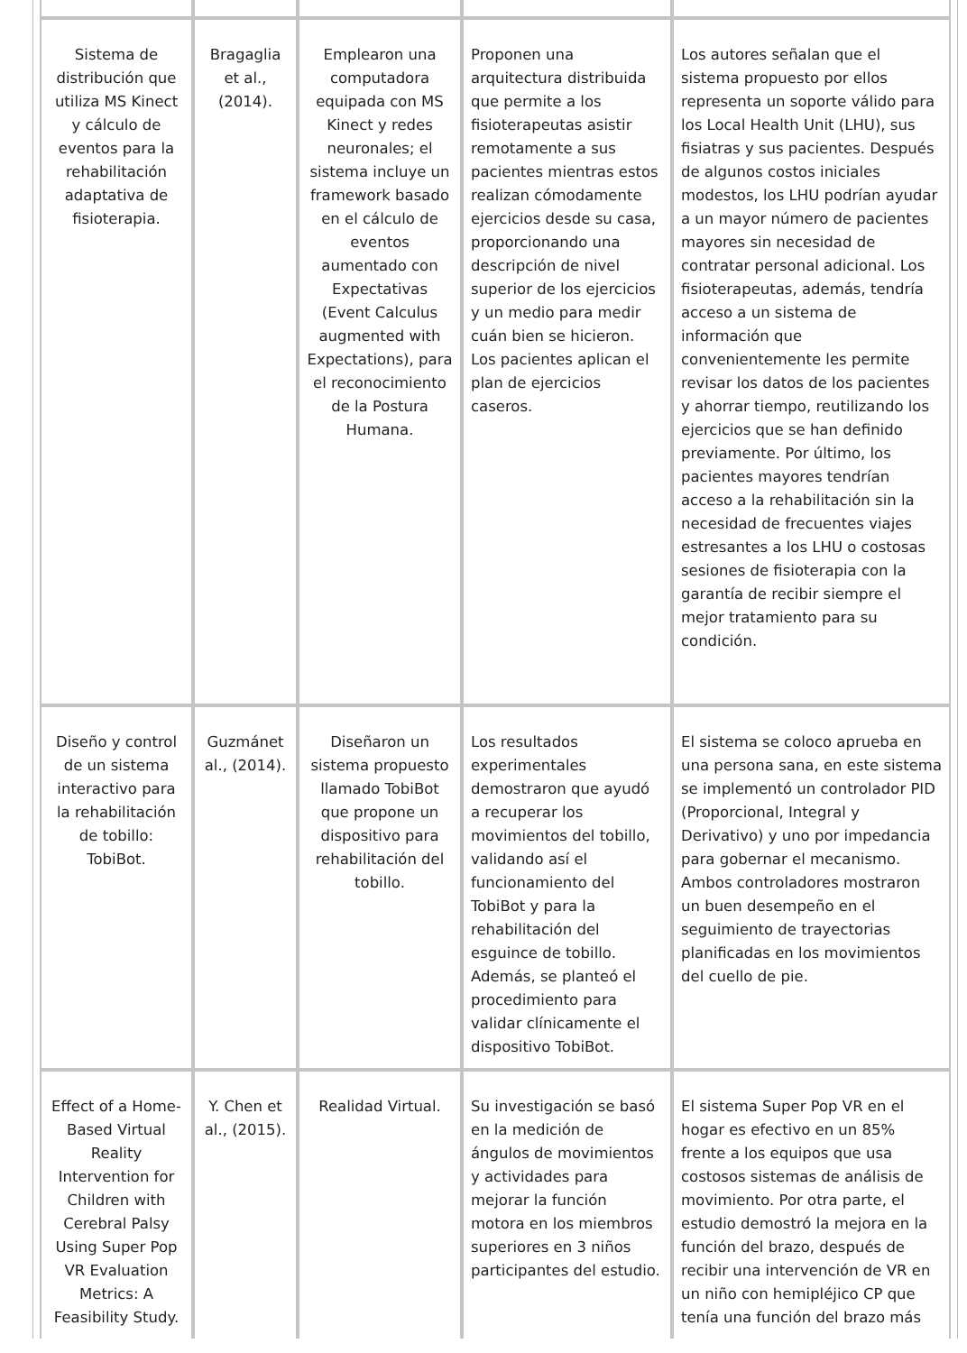| Sistema de distribución que utiliza MS Kinect y cálculo de eventos para la rehabilitación adaptativa de fisioterapia. | Bragaglia et al., (2014). | Emplearon una computadora equipada con MS Kinect y redes neuronales; el sistema incluye un framework basado en el cálculo de eventos aumentado con Expectativas (Event Calculus augmented with Expectations), para el reconocimiento de la Postura Humana. | Proponen una arquitectura distribuida que permite a los fisioterapeutas asistir remotamente a sus pacientes mientras estos realizan cómodamente ejercicios desde su casa, proporcionando una descripción de nivel superior de los ejercicios y un medio para medir cuán bien se hicieron. Los pacientes aplican el plan de ejercicios caseros. | Los autores señalan que el sistema propuesto por ellos representa un soporte válido para los Local Health Unit (LHU), sus fisiatras y sus pacientes. Después de algunos costos iniciales modestos, los LHU podrían ayudar a un mayor número de pacientes mayores sin necesidad de contratar personal adicional. Los fisioterapeutas, además, tendría acceso a un sistema de información que convenientemente les permite revisar los datos de los pacientes y ahorrar tiempo, reutilizando los ejercicios que se han definido previamente. Por último, los pacientes mayores tendrían acceso a la rehabilitación sin la necesidad de frecuentes viajes estresantes a los LHU o costosas sesiones de fisioterapia con la garantía de recibir siempre el mejor tratamiento para su condición. |
| Diseño y control de un sistema interactivo para la rehabilitación de tobillo: TobiBot. | Guzmánet al., (2014). | Diseñaron un sistema propuesto llamado TobiBot que propone un dispositivo para rehabilitación del tobillo. | Los resultados experimentales demostraron que ayudó a recuperar los movimientos del tobillo, validando así el funcionamiento del TobiBot y para la rehabilitación del esguince de tobillo. Además, se planteó el procedimiento para validar clínicamente el dispositivo TobiBot. | El sistema se coloco aprueba en una persona sana, en este sistema se implementó un controlador PID (Proporcional, Integral y Derivativo) y uno por impedancia para gobernar el mecanismo. Ambos controladores mostraron un buen desempeño en el seguimiento de trayectorias planificadas en los movimientos del cuello de pie. |
| Effect of a Home-Based Virtual Reality Intervention for Children with Cerebral Palsy Using Super Pop VR Evaluation Metrics: A Feasibility Study. | Y. Chen et al., (2015). | Realidad Virtual. | Su investigación se basó en la medición de ángulos de movimientos y actividades para mejorar la función motora en los miembros superiores en 3 niños participantes del estudio. | El sistema Super Pop VR en el hogar es efectivo en un 85% frente a los equipos que usa costosos sistemas de análisis de movimiento. Por otra parte, el estudio demostró la mejora en la función del brazo, después de recibir una intervención de VR en un niño con hemipléjico CP que tenía una función del brazo más |